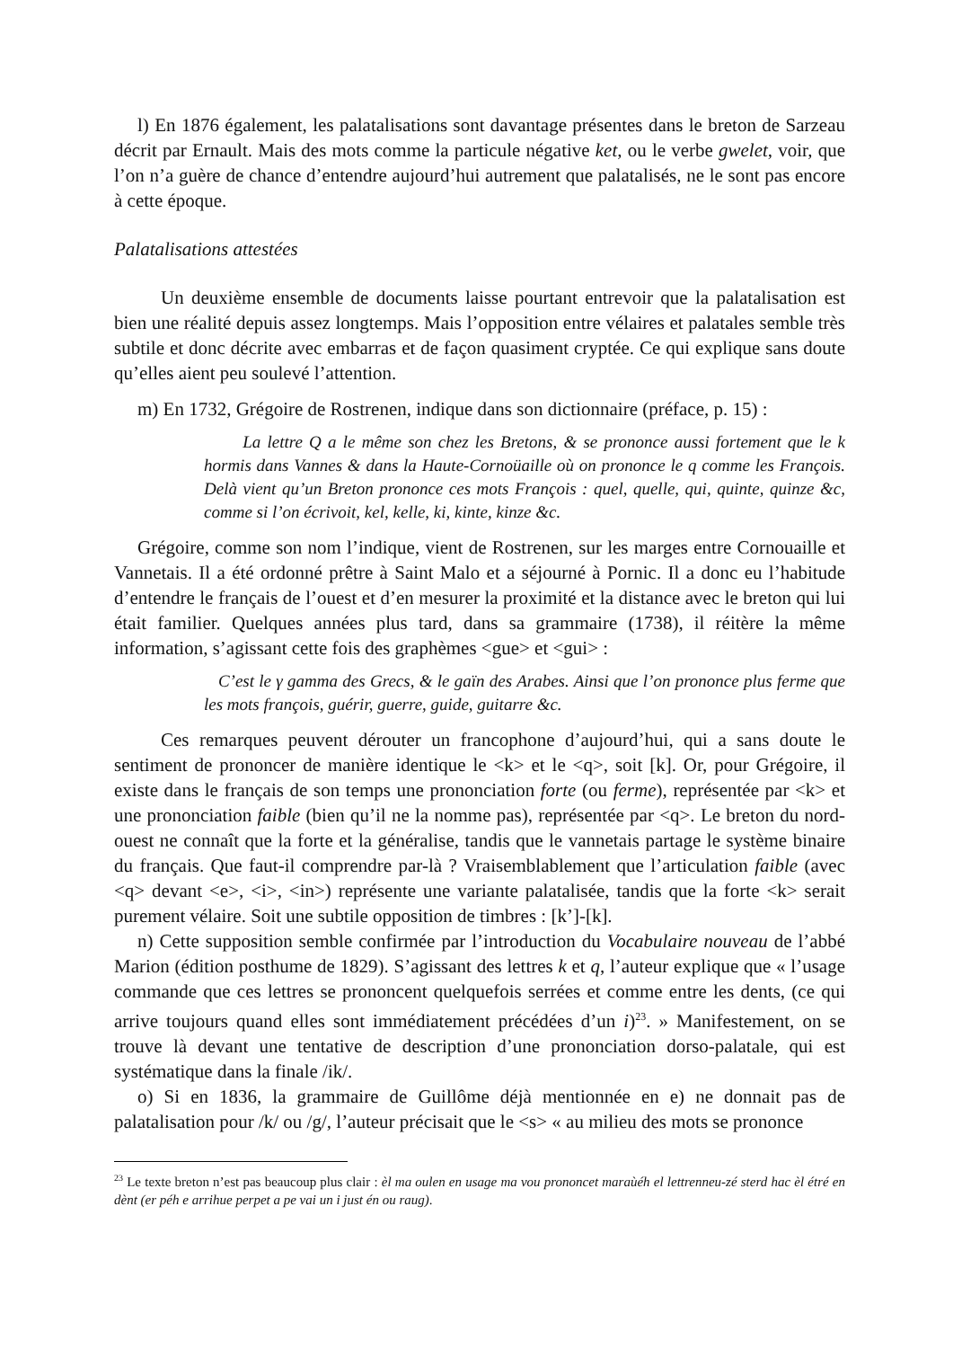l) En 1876 également, les palatalisations sont davantage présentes dans le breton de Sarzeau décrit par Ernault. Mais des mots comme la particule négative ket, ou le verbe gwelet, voir, que l’on n’a guère de chance d’entendre aujourd’hui autrement que palatalisés, ne le sont pas encore à cette époque.
Palatalisations attestées
Un deuxième ensemble de documents laisse pourtant entrevoir que la palatalisation est bien une réalité depuis assez longtemps. Mais l’opposition entre vélaires et palatales semble très subtile et donc décrite avec embarras et de façon quasiment cryptée. Ce qui explique sans doute qu’elles aient peu soulevé l’attention.
m) En 1732, Grégoire de Rostrenen, indique dans son dictionnaire (préface, p. 15) :
La lettre Q a le même son chez les Bretons, & se prononce aussi fortement que le k hormis dans Vannes & dans la Haute-Cornoüaille où on prononce le q comme les François. Delà vient qu’un Breton prononce ces mots François : quel, quelle, qui, quinte, quinze &c, comme si l’on écrivoit, kel, kelle, ki, kinte, kinze &c.
Grégoire, comme son nom l’indique, vient de Rostrenen, sur les marges entre Cornouaille et Vannetais. Il a été ordonné prêtre à Saint Malo et a séjourné à Pornic. Il a donc eu l’habitude d’entendre le français de l’ouest et d’en mesurer la proximité et la distance avec le breton qui lui était familier. Quelques années plus tard, dans sa grammaire (1738), il réitère la même information, s’agissant cette fois des graphèmes <gue> et <gui> :
C’est le γ gamma des Grecs, & le gaïn des Arabes. Ainsi que l’on prononce plus ferme que les mots françois, guérir, guerre, guide, guitarre &c.
Ces remarques peuvent dérouter un francophone d’aujourd’hui, qui a sans doute le sentiment de prononcer de manière identique le <k> et le <q>, soit [k]. Or, pour Grégoire, il existe dans le français de son temps une prononciation forte (ou ferme), représentée par <k> et une prononciation faible (bien qu’il ne la nomme pas), représentée par <q>. Le breton du nord-ouest ne connaît que la forte et la généralise, tandis que le vannetais partage le système binaire du français. Que faut-il comprendre par-là ? Vraisemblablement que l’articulation faible (avec <q> devant <e>, <i>, <in>) représente une variante palatalisée, tandis que la forte <k> serait purement vélaire. Soit une subtile opposition de timbres : [k’]-[k].
n) Cette supposition semble confirmée par l’introduction du Vocabulaire nouveau de l’abbé Marion (édition posthume de 1829). S’agissant des lettres k et q, l’auteur explique que « l’usage commande que ces lettres se prononcent quelquefois serrées et comme entre les dents, (ce qui arrive toujours quand elles sont immédiatement précédées d’un i)<sup>23</sup>. » Manifestement, on se trouve là devant une tentative de description d’une prononciation dorso-palatale, qui est systématique dans la finale /ik/.
o) Si en 1836, la grammaire de Guillôme déjà mentionnée en e) ne donnait pas de palatalisation pour /k/ ou /g/, l’auteur précisait que le <s> « au milieu des mots se prononce
<sup>23</sup> Le texte breton n’est pas beaucoup plus clair : èl ma oulen en usage ma vou prononcet maraùéh el lettrenneu-zé sterd hac èl étré en dènt (er péh e arrihue perpet a pe vai un i just én ou raug).